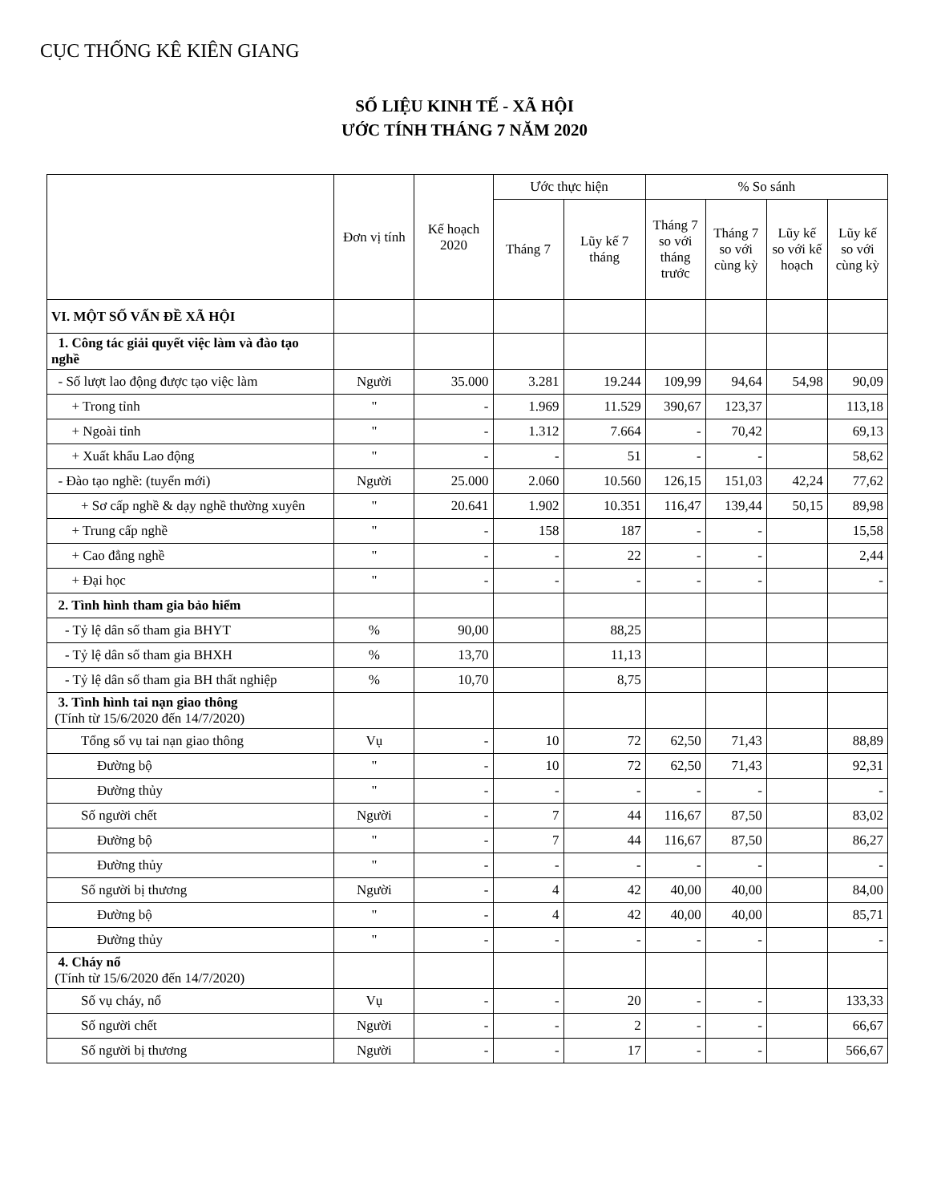CỤC THỐNG KÊ KIÊN GIANG
SỐ LIỆU KINH TẾ - XÃ HỘI
ƯỚC TÍNH THÁNG 7 NĂM 2020
| | Đơn vị tính | Kế hoạch 2020 | Ước thực hiện | | % So sánh | | | |
| --- | --- | --- | --- | --- | --- | --- | --- | --- |
| | | | Tháng 7 | Lũy kế 7 tháng | Tháng 7 so với tháng trước | Tháng 7 so với cùng kỳ | Lũy kế so với kế hoạch | Lũy kế so với cùng kỳ |
| VI. MỘT SỐ VẤN ĐỀ XÃ HỘI | | | | | | | | |
| 1. Công tác giải quyết việc làm và đào tạo nghề | | | | | | | | |
| - Số lượt lao động được tạo việc làm | Người | 35.000 | 3.281 | 19.244 | 109,99 | 94,64 | 54,98 | 90,09 |
| + Trong tỉnh | " | - | 1.969 | 11.529 | 390,67 | 123,37 | | 113,18 |
| + Ngoài tỉnh | " | - | 1.312 | 7.664 | - | 70,42 | | 69,13 |
| + Xuất khẩu Lao động | " | - | - | 51 | - | - | | 58,62 |
| - Đào tạo nghề: (tuyển mới) | Người | 25.000 | 2.060 | 10.560 | 126,15 | 151,03 | 42,24 | 77,62 |
| + Sơ cấp nghề & dạy nghề thường xuyên | " | 20.641 | 1.902 | 10.351 | 116,47 | 139,44 | 50,15 | 89,98 |
| + Trung cấp nghề | " | - | 158 | 187 | - | - | | 15,58 |
| + Cao đẳng nghề | " | - | - | 22 | - | - | | 2,44 |
| + Đại học | " | - | - | - | - | - | | - |
| 2. Tình hình tham gia bảo hiểm | | | | | | | | |
| - Tỷ lệ dân số tham gia BHYT | % | 90,00 | | 88,25 | | | | |
| - Tỷ lệ dân số tham gia BHXH | % | 13,70 | | 11,13 | | | | |
| - Tỷ lệ dân số tham gia BH thất nghiệp | % | 10,70 | | 8,75 | | | | |
| 3. Tình hình tai nạn giao thông (Tính từ 15/6/2020 đến 14/7/2020) | | | | | | | | |
| Tổng số vụ tai nạn giao thông | Vụ | - | 10 | 72 | 62,50 | 71,43 | | 88,89 |
| Đường bộ | " | - | 10 | 72 | 62,50 | 71,43 | | 92,31 |
| Đường thủy | " | - | - | - | - | - | | - |
| Số người chết | Người | - | 7 | 44 | 116,67 | 87,50 | | 83,02 |
| Đường bộ | " | - | 7 | 44 | 116,67 | 87,50 | | 86,27 |
| Đường thủy | " | - | - | - | - | - | | - |
| Số người bị thương | Người | - | 4 | 42 | 40,00 | 40,00 | | 84,00 |
| Đường bộ | " | - | 4 | 42 | 40,00 | 40,00 | | 85,71 |
| Đường thủy | " | - | - | - | - | - | | - |
| 4. Cháy nổ (Tính từ 15/6/2020 đến 14/7/2020) | | | | | | | | |
| Số vụ cháy, nổ | Vụ | - | - | 20 | - | - | | 133,33 |
| Số người chết | Người | - | - | 2 | - | - | | 66,67 |
| Số người bị thương | Người | - | - | 17 | - | - | | 566,67 |